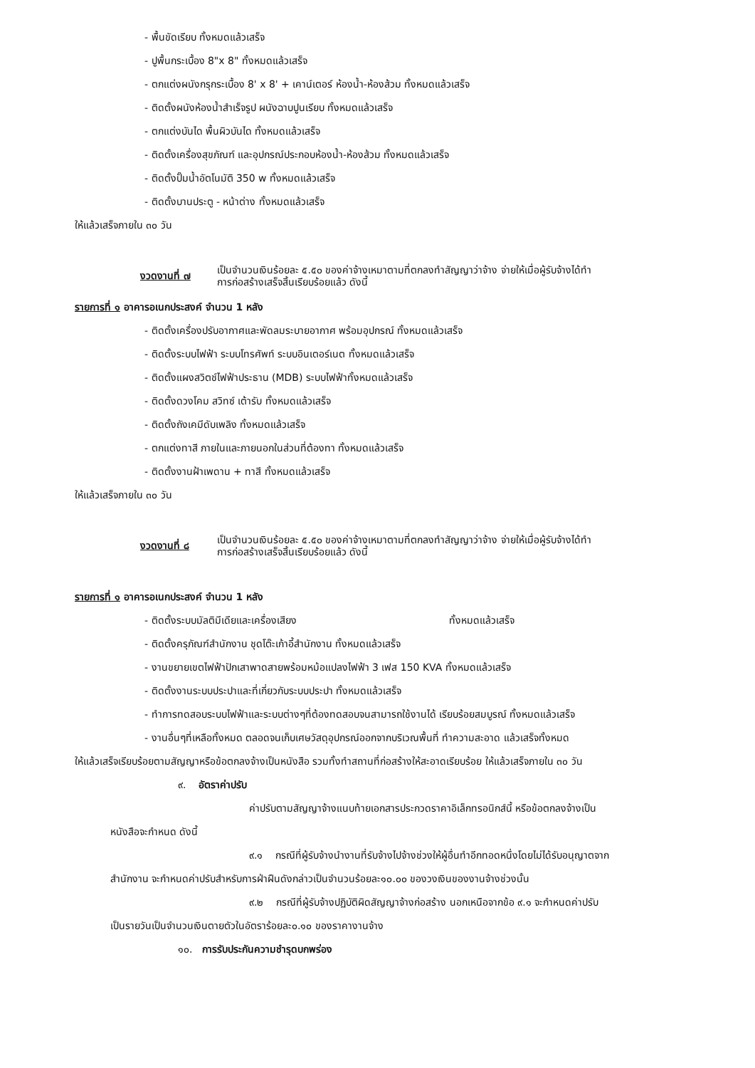- พื้นขัดเรียบ ทั้งหมดแล้วเสร็จ
- ปูพื้นกระเบื้อง 8"x 8" ทั้งหมดแล้วเสร็จ
- ตกแต่งผนังกรุกระเบื้อง 8' x 8' + เคาน์เตอร์ ห้องน้ำ-ห้องส้วม ทั้งหมดแล้วเสร็จ
- ติดตั้งผนังห้องน้ำสำเร็จรูป ผนังฉาบปูนเรียบ ทั้งหมดแล้วเสร็จ
- ตกแต่งบันได พื้นผิวบันได ทั้งหมดแล้วเสร็จ
- ติดตั้งเครื่องสุขภัณฑ์ และอุปกรณ์ประกอบห้องน้ำ-ห้องส้วม ทั้งหมดแล้วเสร็จ
- ติดตั้งปั๊มน้ำอัตโนมัติ 350 w ทั้งหมดแล้วเสร็จ
- ติดตั้งบานประตู - หน้าต่าง ทั้งหมดแล้วเสร็จ
ให้แล้วเสร็จภายใน ๓๐ วัน
งวดงานที่ ๗
เป็นจำนวนเงินร้อยละ ๕.๕๐ ของค่าจ้างเหมาตามที่ตกลงทำสัญญาว่าจ้าง จ่ายให้เมื่อผู้รับจ้างได้ทำ
การก่อสร้างเสร็จสิ้นเรียบร้อยแล้ว ดังนี้
รายการที่ ๑ อาคารอเนกประสงค์ จำนวน 1 หลัง
- ติดตั้งเครื่องปรับอากาศและพัดลมระบายอากาศ พร้อมอุปกรณ์ ทั้งหมดแล้วเสร็จ
- ติดตั้งระบบไฟฟ้า ระบบโทรศัพท์ ระบบอินเตอร์เนต ทั้งหมดแล้วเสร็จ
- ติดตั้งแผงสวิตช์ไฟฟ้าประธาน (MDB) ระบบไฟฟ้าทั้งหมดแล้วเสร็จ
- ติดตั้งดวงโคม สวิทซ์ เต้ารับ ทั้งหมดแล้วเสร็จ
- ติดตั้งถังเคมีดับเพลิง ทั้งหมดแล้วเสร็จ
- ตกแต่งทาสี ภายในและภายนอกในส่วนที่ต้องทา ทั้งหมดแล้วเสร็จ
- ติดตั้งงานฝ้าเพดาน + ทาสี ทั้งหมดแล้วเสร็จ
ให้แล้วเสร็จภายใน ๓๐ วัน
งวดงานที่ ๘
เป็นจำนวนเงินร้อยละ ๕.๕๐ ของค่าจ้างเหมาตามที่ตกลงทำสัญญาว่าจ้าง จ่ายให้เมื่อผู้รับจ้างได้ทำ
การก่อสร้างเสร็จสิ้นเรียบร้อยแล้ว ดังนี้
รายการที่ ๑ อาคารอเนกประสงค์ จำนวน 1 หลัง
- ติดตั้งระบบมัลติมีเดียและเครื่องเสียง ทั้งหมดแล้วเสร็จ
- ติดตั้งครุภัณฑ์สำนักงาน ชุดโต๊ะเก้าอี้สำนักงาน ทั้งหมดแล้วเสร็จ
- งานขยายเขตไฟฟ้าปักเสาพาดสายพร้อมหม้อแปลงไฟฟ้า 3 เฟส 150 KVA ทั้งหมดแล้วเสร็จ
- ติดตั้งงานระบบประปาและที่เกี่ยวกับระบบประปา ทั้งหมดแล้วเสร็จ
- ทำการทดสอบระบบไฟฟ้าและระบบต่างๆที่ต้องทดสอบจนสามารถใช้งานได้ เรียบร้อยสมบูรณ์ ทั้งหมดแล้วเสร็จ
- งานอื่นๆที่เหลือทั้งหมด ตลอดจนเก็บเศษวัสดุอุปกรณ์ออกจากบริเวณพื้นที่ ทำความสะอาด แล้วเสร็จทั้งหมด
ให้แล้วเสร็จเรียบร้อยตามสัญญาหรือข้อตกลงจ้างเป็นหนังสือ รวมทั้งทำสถานที่ก่อสร้างให้สะอาดเรียบร้อย ให้แล้วเสร็จภายใน ๓๐ วัน
๙. อัตราค่าปรับ
ค่าปรับตามสัญญาจ้างแนบท้ายเอกสารประกวดราคาอิเล็กทรอนิกส์นี้ หรือข้อตกลงจ้างเป็น
หนังสือจะกำหนด ดังนี้
๙.๑ กรณีที่ผู้รับจ้างนำงานที่รับจ้างไปจ้างช่วงให้ผู้อื่นทำอีกทอดหนึ่งโดยไม่ได้รับอนุญาตจาก
สำนักงาน จะกำหนดค่าปรับสำหรับการฝ่าฝืนดังกล่าวเป็นจำนวนร้อยละ๑๐.๐๐ ของวงเงินของงานจ้างช่วงนั้น
๙.๒ กรณีที่ผู้รับจ้างปฏิบัติผิดสัญญาจ้างก่อสร้าง นอกเหนือจากข้อ ๙.๑ จะกำหนดค่าปรับ
เป็นรายวันเป็นจำนวนเงินตายตัวในอัตราร้อยละ๐.๑๐ ของราคางานจ้าง
๑๐. การรับประกันความชำรุดบกพร่อง